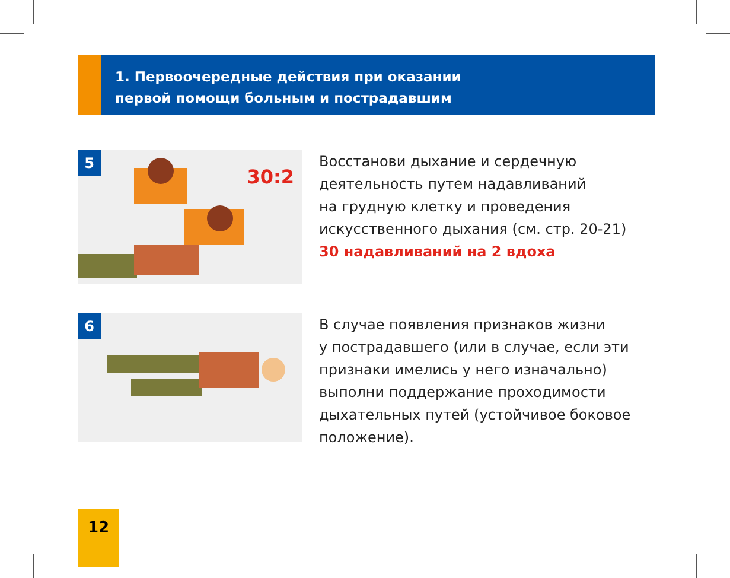1. Первоочередные действия при оказании
первой помощи больным и пострадавшим
5
30:2
Восстанови дыхание и сердечную
деятельность путем надавливаний
на грудную клетку и проведения
искусственного дыхания (см. стр. 20-21)
30 надавливаний на 2 вдоха
6
В случае появления признаков жизни
у пострадавшего (или в случае, если эти
признаки имелись у него изначально)
выполни поддержание проходимости
дыхательных путей (устойчивое боковое
положение).
12